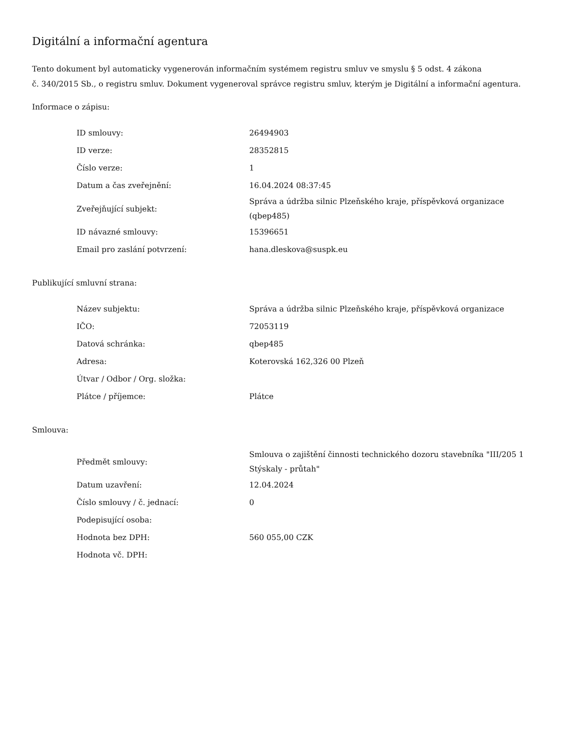Digitální a informační agentura
Tento dokument byl automaticky vygenerován informačním systémem registru smluv ve smyslu § 5 odst. 4 zákona
č. 340/2015 Sb., o registru smluv. Dokument vygeneroval správce registru smluv, kterým je Digitální a informační agentura.
Informace o zápisu:
| ID smlouvy: | 26494903 |
| ID verze: | 28352815 |
| Číslo verze: | 1 |
| Datum a čas zveřejnění: | 16.04.2024 08:37:45 |
| Zveřejňující subjekt: | Správa a údržba silnic Plzeňského kraje, příspěvková organizace (qbep485) |
| ID návazné smlouvy: | 15396651 |
| Email pro zaslání potvrzení: | hana.dleskova@suspk.eu |
Publikující smluvní strana:
| Název subjektu: | Správa a údržba silnic Plzeňského kraje, příspěvková organizace |
| IČO: | 72053119 |
| Datová schránka: | qbep485 |
| Adresa: | Koterovská 162,326 00 Plzeň |
| Útvar / Odbor / Org. složka: | |
| Plátce / příjemce: | Plátce |
Smlouva:
| Předmět smlouvy: | Smlouva o zajištění činnosti technického dozoru stavebníka "III/205 1 Stýskaly - průtah" |
| Datum uzavření: | 12.04.2024 |
| Číslo smlouvy / č. jednací: | 0 |
| Podepisující osoba: | |
| Hodnota bez DPH: | 560 055,00 CZK |
| Hodnota vč. DPH: | |